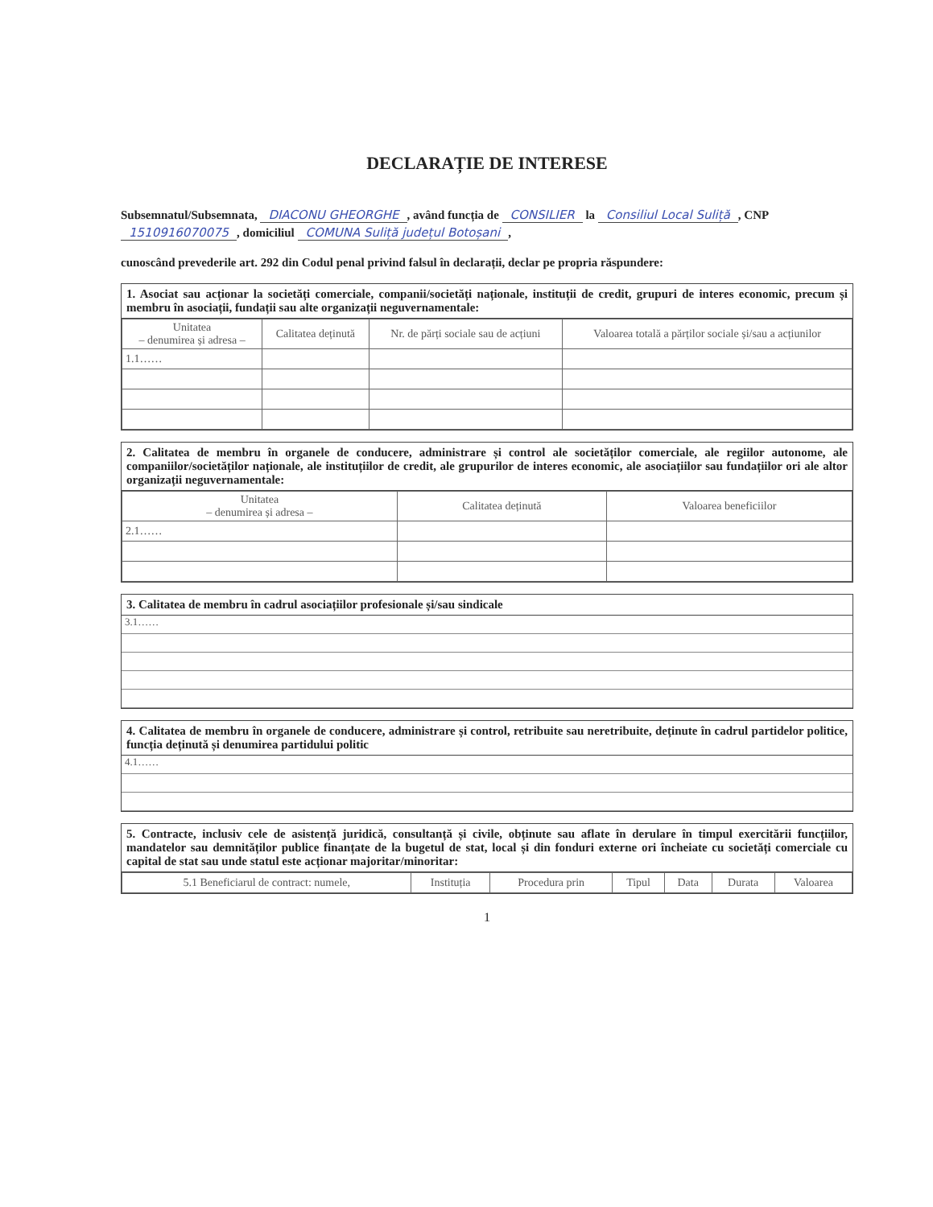DECLARAȚIE DE INTERESE
Subsemnatul/Subsemnata, DIACONU GHEORGHE, având funcția de CONSILIER la Consiliul Local Suliță, CNP 1510916070075, domiciliul COMUNA Suliță județul Botoșani,
cunoscând prevederile art. 292 din Codul penal privind falsul în declarații, declar pe propria răspundere:
1. Asociat sau acționar la societăți comerciale, companii/societăți naționale, instituții de credit, grupuri de interes economic, precum și membru în asociații, fundații sau alte organizații neguvernamentale:
| Unitatea – denumirea și adresa – | Calitatea deținută | Nr. de părți sociale sau de acțiuni | Valoarea totală a părților sociale și/sau a acțiunilor |
| --- | --- | --- | --- |
| 1.1…… | | | |
2. Calitatea de membru în organele de conducere, administrare și control ale societăților comerciale, ale regiilor autonome, ale companiilor/societăților naționale, ale instituțiilor de credit, ale grupurilor de interes economic, ale asociațiilor sau fundațiilor ori ale altor organizații neguvernamentale:
| Unitatea – denumirea și adresa – | Calitatea deținută | Valoarea beneficiilor |
| --- | --- | --- |
| 2.1…… | | |
3. Calitatea de membru în cadrul asociațiilor profesionale și/sau sindicale
3.1……
4. Calitatea de membru în organele de conducere, administrare și control, retribuite sau neretribuite, deținute în cadrul partidelor politice, funcția deținută și denumirea partidului politic
4.1……
5. Contracte, inclusiv cele de asistență juridică, consultanță și civile, obținute sau aflate în derulare în timpul exercitării funcțiilor, mandatelor sau demnităților publice finanțate de la bugetul de stat, local și din fonduri externe ori încheiate cu societăți comerciale cu capital de stat sau unde statul este acționar majoritar/minoritar:
| 5.1 Beneficiarul de contract: numele, | Instituția | Procedura prin | Tipul | Data | Durata | Valoarea |
| --- | --- | --- | --- | --- | --- | --- |
1